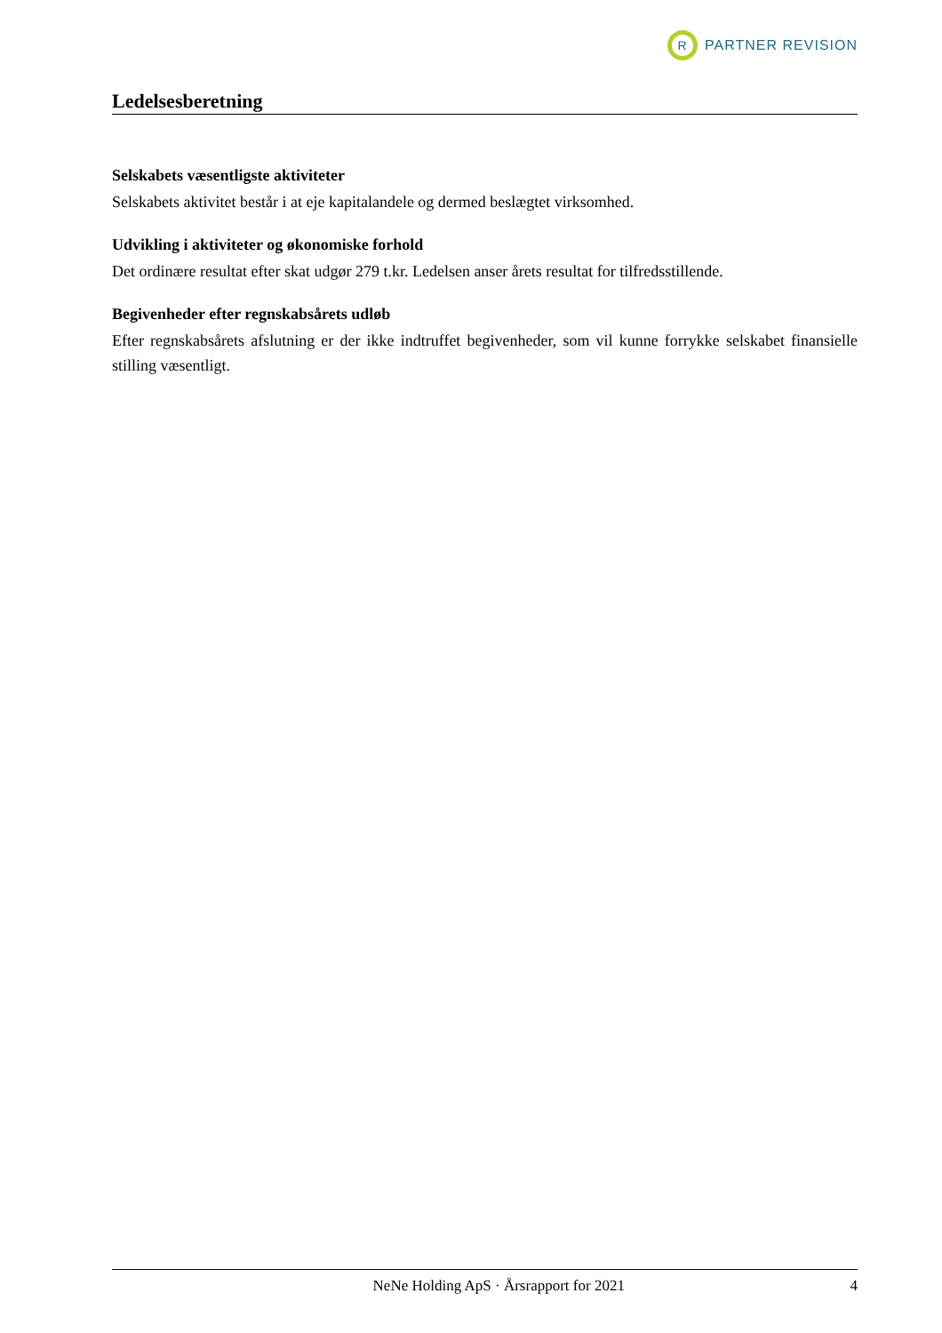R
PARTNER REVISION
Ledelsesberetning
Selskabets væsentligste aktiviteter
Selskabets aktivitet består i at eje kapitalandele og dermed beslægtet virksomhed.
Udvikling i aktiviteter og økonomiske forhold
Det ordinære resultat efter skat udgør 279 t.kr. Ledelsen anser årets resultat for tilfredsstillende.
Begivenheder efter regnskabsårets udløb
Efter regnskabsårets afslutning er der ikke indtruffet begivenheder, som vil kunne forrykke selskabet finansielle stilling væsentligt.
NeNe Holding ApS · Årsrapport for 2021 4